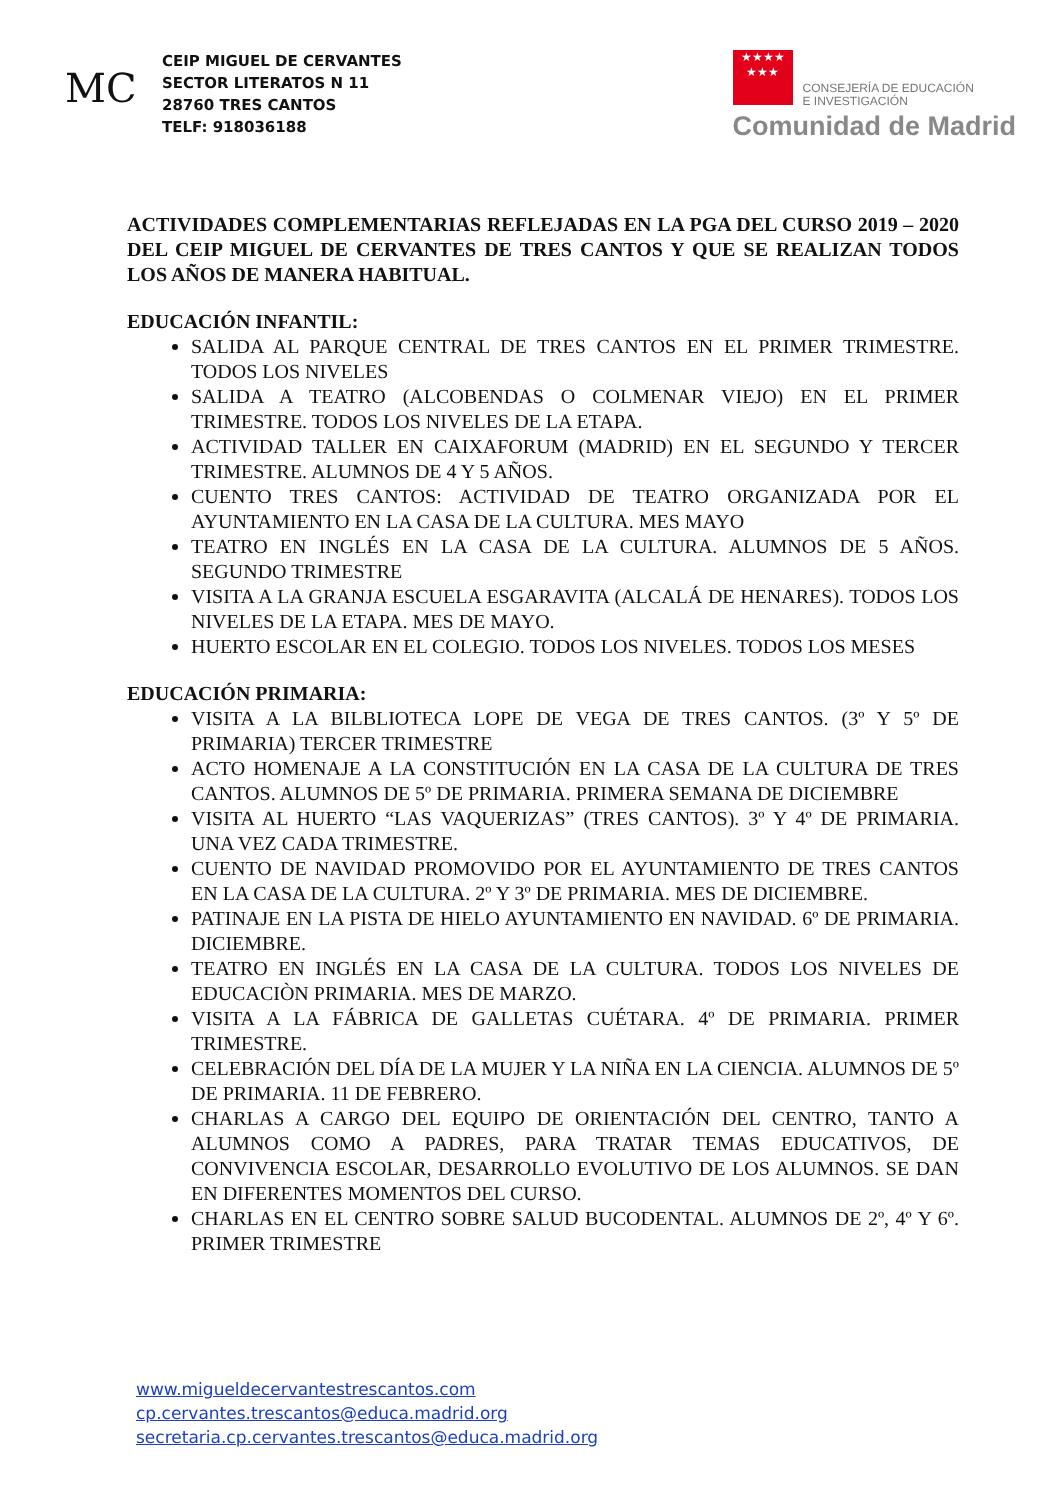MC
CEIP MIGUEL DE CERVANTES
SECTOR LITERATOS N 11
28760 TRES CANTOS
TELF: 918036188
★★★★
★★★ CONSEJERÍA DE EDUCACIÓN
E INVESTIGACIÓN
Comunidad de Madrid
ACTIVIDADES COMPLEMENTARIAS REFLEJADAS EN LA PGA DEL CURSO 2019 – 2020 DEL CEIP MIGUEL DE CERVANTES DE TRES CANTOS Y QUE SE REALIZAN TODOS LOS AÑOS DE MANERA HABITUAL.
EDUCACIÓN INFANTIL:
SALIDA AL PARQUE CENTRAL DE TRES CANTOS EN EL PRIMER TRIMESTRE. TODOS LOS NIVELES
SALIDA A TEATRO (ALCOBENDAS O COLMENAR VIEJO) EN EL PRIMER TRIMESTRE. TODOS LOS NIVELES DE LA ETAPA.
ACTIVIDAD TALLER EN CAIXAFORUM (MADRID) EN EL SEGUNDO Y TERCER TRIMESTRE. ALUMNOS DE 4 Y 5 AÑOS.
CUENTO TRES CANTOS: ACTIVIDAD DE TEATRO ORGANIZADA POR EL AYUNTAMIENTO EN LA CASA DE LA CULTURA. MES MAYO
TEATRO EN INGLÉS EN LA CASA DE LA CULTURA. ALUMNOS DE 5 AÑOS. SEGUNDO TRIMESTRE
VISITA A LA GRANJA ESCUELA ESGARAVITA (ALCALÁ DE HENARES). TODOS LOS NIVELES DE LA ETAPA. MES DE MAYO.
HUERTO ESCOLAR EN EL COLEGIO. TODOS LOS NIVELES. TODOS LOS MESES
EDUCACIÓN PRIMARIA:
VISITA A LA BILBLIOTECA LOPE DE VEGA DE TRES CANTOS. (3º Y 5º DE PRIMARIA) TERCER TRIMESTRE
ACTO HOMENAJE A LA CONSTITUCIÓN EN LA CASA DE LA CULTURA DE TRES CANTOS. ALUMNOS DE 5º DE PRIMARIA. PRIMERA SEMANA DE DICIEMBRE
VISITA AL HUERTO “LAS VAQUERIZAS” (TRES CANTOS). 3º Y 4º DE PRIMARIA. UNA VEZ CADA TRIMESTRE.
CUENTO DE NAVIDAD PROMOVIDO POR EL AYUNTAMIENTO DE TRES CANTOS EN LA CASA DE LA CULTURA. 2º Y 3º DE PRIMARIA. MES DE DICIEMBRE.
PATINAJE EN LA PISTA DE HIELO AYUNTAMIENTO EN NAVIDAD. 6º DE PRIMARIA. DICIEMBRE.
TEATRO EN INGLÉS EN LA CASA DE LA CULTURA. TODOS LOS NIVELES DE EDUCACIÒN PRIMARIA. MES DE MARZO.
VISITA A LA FÁBRICA DE GALLETAS CUÉTARA. 4º DE PRIMARIA. PRIMER TRIMESTRE.
CELEBRACIÓN DEL DÍA DE LA MUJER Y LA NIÑA EN LA CIENCIA. ALUMNOS DE 5º DE PRIMARIA. 11 DE FEBRERO.
CHARLAS A CARGO DEL EQUIPO DE ORIENTACIÓN DEL CENTRO, TANTO A ALUMNOS COMO A PADRES, PARA TRATAR TEMAS EDUCATIVOS, DE CONVIVENCIA ESCOLAR, DESARROLLO EVOLUTIVO DE LOS ALUMNOS. SE DAN EN DIFERENTES MOMENTOS DEL CURSO.
CHARLAS EN EL CENTRO SOBRE SALUD BUCODENTAL. ALUMNOS DE 2º, 4º Y 6º. PRIMER TRIMESTRE
www.migueldecervantestrescantos.com
cp.cervantes.trescantos@educa.madrid.org
secretaria.cp.cervantes.trescantos@educa.madrid.org